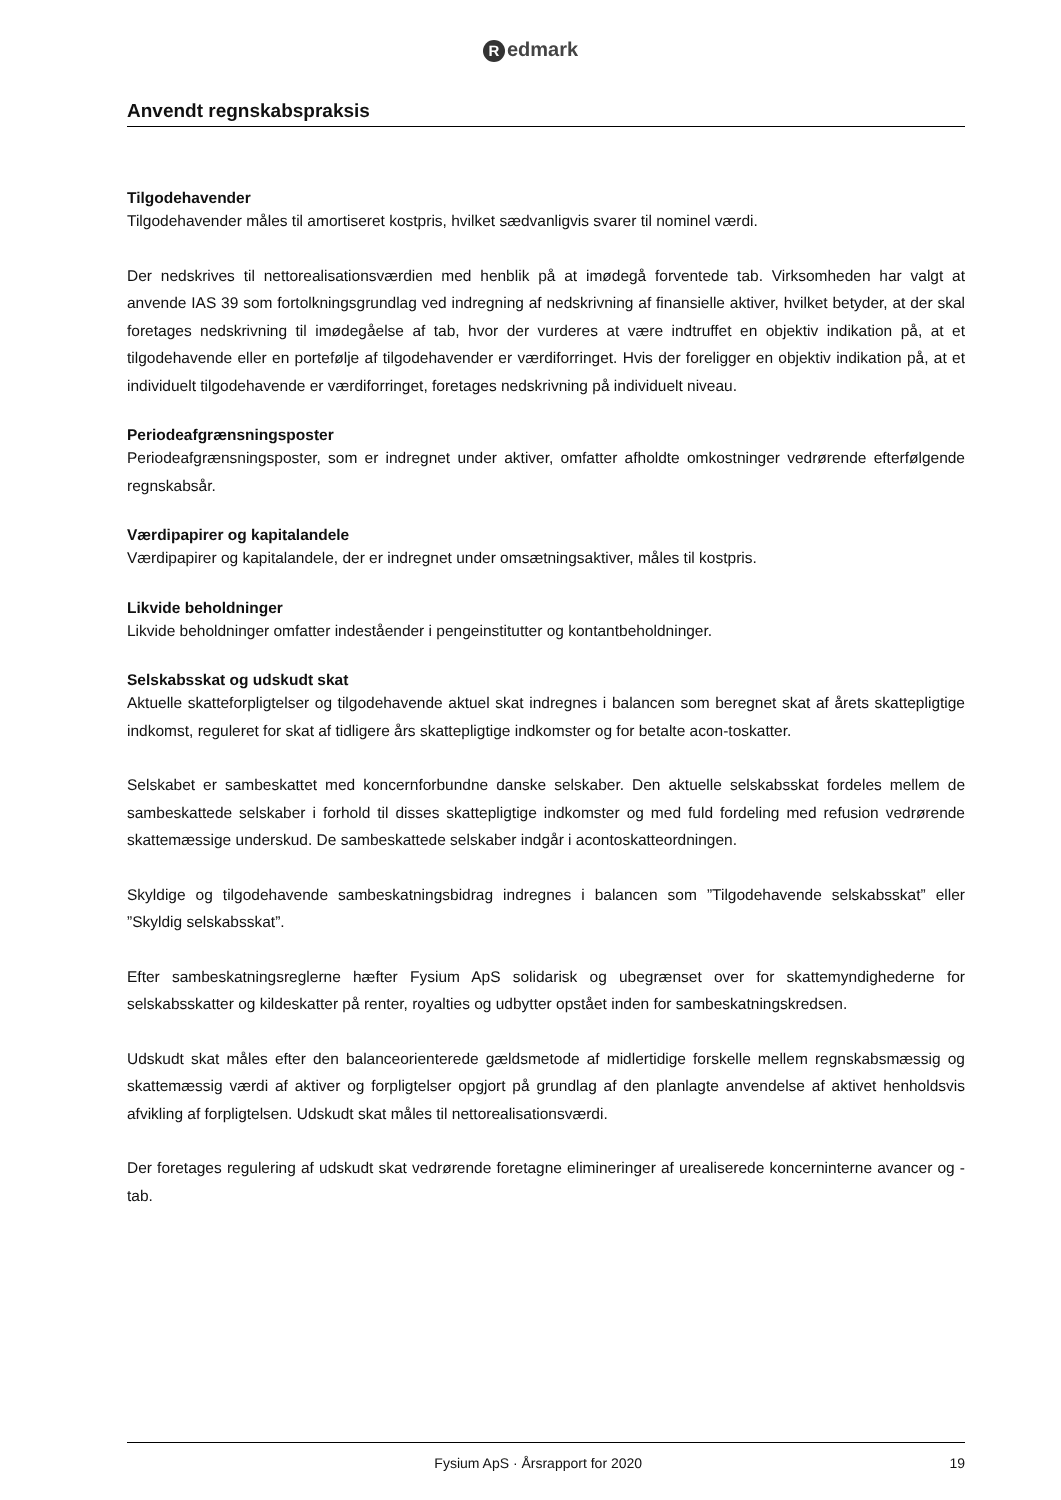Redmark
Anvendt regnskabspraksis
Tilgodehavender
Tilgodehavender måles til amortiseret kostpris, hvilket sædvanligvis svarer til nominel værdi.
Der nedskrives til nettorealisationsværdien med henblik på at imødegå forventede tab. Virksomheden har valgt at anvende IAS 39 som fortolkningsgrundlag ved indregning af nedskrivning af finansielle aktiver, hvilket betyder, at der skal foretages nedskrivning til imødegåelse af tab, hvor der vurderes at være indtruffet en objektiv indikation på, at et tilgodehavende eller en portefølje af tilgodehavender er værdiforringet. Hvis der foreligger en objektiv indikation på, at et individuelt tilgodehavende er værdiforringet, foretages nedskrivning på individuelt niveau.
Periodeafgrænsningsposter
Periodeafgrænsningsposter, som er indregnet under aktiver, omfatter afholdte omkostninger vedrørende efterfølgende regnskabsår.
Værdipapirer og kapitalandele
Værdipapirer og kapitalandele, der er indregnet under omsætningsaktiver, måles til kostpris.
Likvide beholdninger
Likvide beholdninger omfatter indeståender i pengeinstitutter og kontantbeholdninger.
Selskabsskat og udskudt skat
Aktuelle skatteforpligtelser og tilgodehavende aktuel skat indregnes i balancen som beregnet skat af årets skattepligtige indkomst, reguleret for skat af tidligere års skattepligtige indkomster og for betalte acon-toskatter.
Selskabet er sambeskattet med koncernforbundne danske selskaber. Den aktuelle selskabsskat fordeles mellem de sambeskattede selskaber i forhold til disses skattepligtige indkomster og med fuld fordeling med refusion vedrørende skattemæssige underskud. De sambeskattede selskaber indgår i acontoskatteordningen.
Skyldige og tilgodehavende sambeskatningsbidrag indregnes i balancen som ”Tilgodehavende selskabsskat” eller ”Skyldig selskabsskat”.
Efter sambeskatningsreglerne hæfter Fysium ApS solidarisk og ubegrænset over for skattemyndighederne for selskabsskatter og kildeskatter på renter, royalties og udbytter opstået inden for sambeskatningskredsen.
Udskudt skat måles efter den balanceorienterede gældsmetode af midlertidige forskelle mellem regnskabsmæssig og skattemæssig værdi af aktiver og forpligtelser opgjort på grundlag af den planlagte anvendelse af aktivet henholdsvis afvikling af forpligtelsen. Udskudt skat måles til nettorealisationsværdi.
Der foretages regulering af udskudt skat vedrørende foretagne elimineringer af urealiserede koncerninterne avancer og -tab.
Fysium ApS · Årsrapport for 2020 19